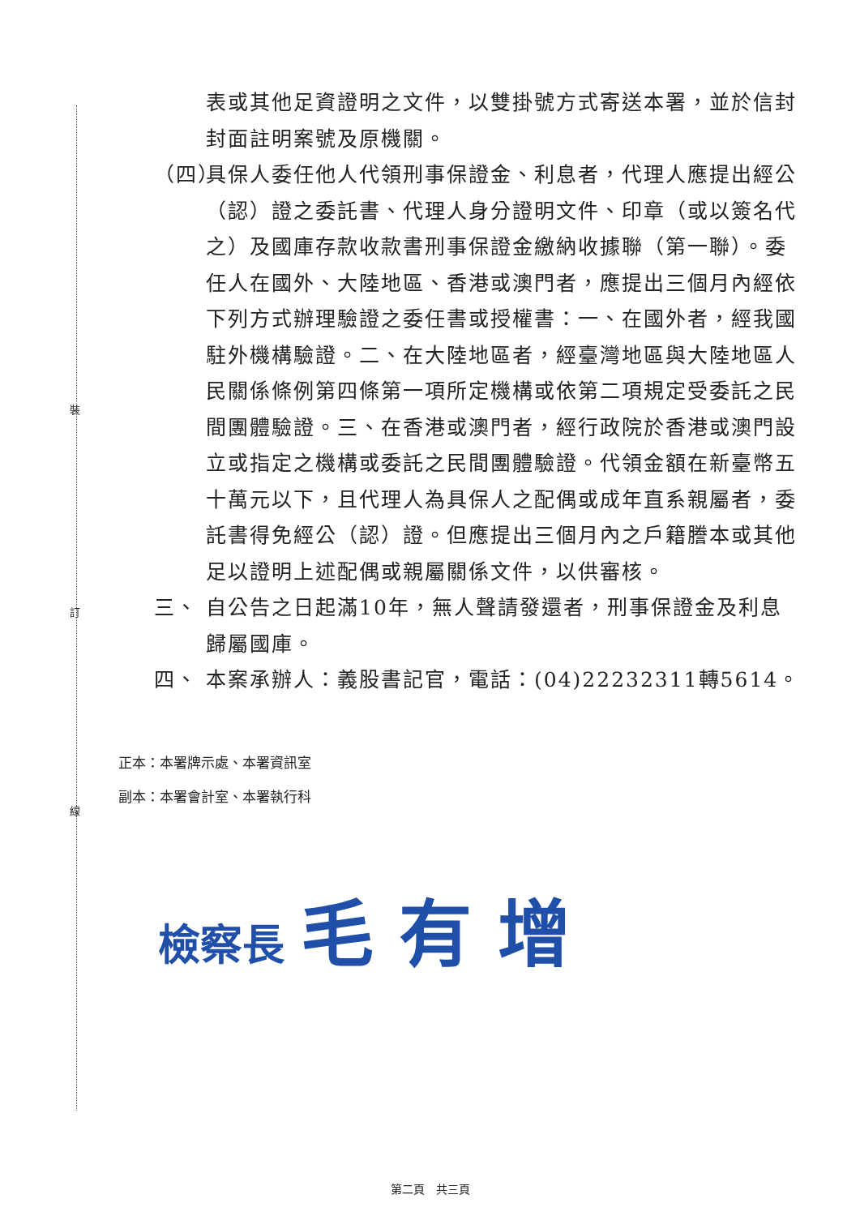裝
訂
線
表或其他足資證明之文件，以雙掛號方式寄送本署，並於信封封面註明案號及原機關。
（四）
具保人委任他人代領刑事保證金、利息者，代理人應提出經公（認）證之委託書、代理人身分證明文件、印章（或以簽名代之）及國庫存款收款書刑事保證金繳納收據聯（第一聯）。委任人在國外、大陸地區、香港或澳門者，應提出三個月內經依下列方式辦理驗證之委任書或授權書：一、在國外者，經我國駐外機構驗證。二、在大陸地區者，經臺灣地區與大陸地區人民關係條例第四條第一項所定機構或依第二項規定受委託之民間團體驗證。三、在香港或澳門者，經行政院於香港或澳門設立或指定之機構或委託之民間團體驗證。代領金額在新臺幣五十萬元以下，且代理人為具保人之配偶或成年直系親屬者，委託書得免經公（認）證。但應提出三個月內之戶籍謄本或其他足以證明上述配偶或親屬關係文件，以供審核。
三、 自公告之日起滿10年，無人聲請發還者，刑事保證金及利息歸屬國庫。
四、 本案承辦人：義股書記官，電話：(04)22232311轉5614。
正本：本署牌示處、本署資訊室
副本：本署會計室、本署執行科
檢察長 毛 有 增
第二頁　共三頁